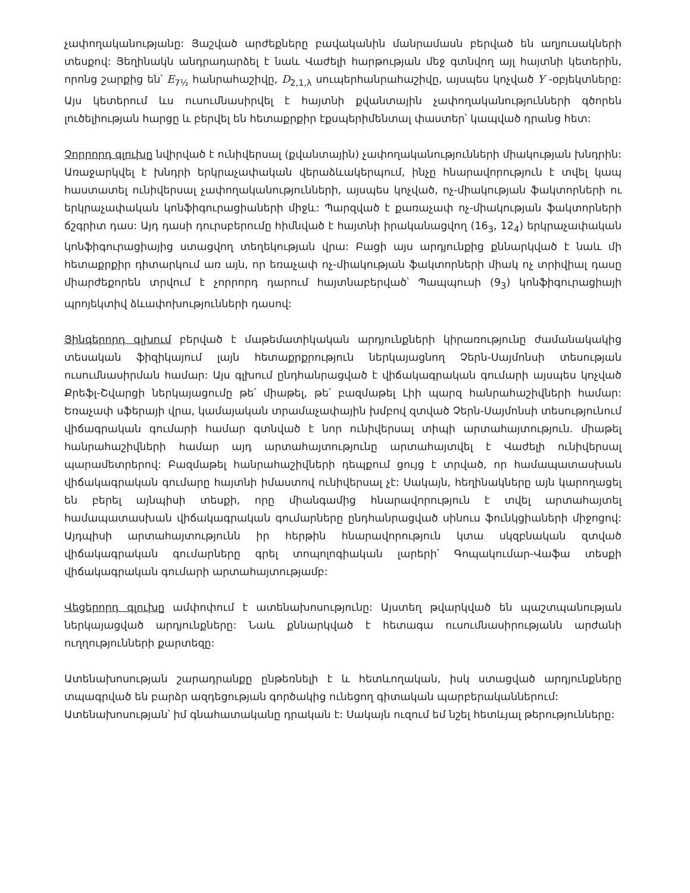չափողականությանը: Յաշված արժեքները բավականին մանրամասն բերված են աղյուսակների տեսքով: Յեղինակն անդրադարձել է նաև Վաժելի հարթության մեջ գտնվող այլ հայտնի կետերին, որոնց շարքից են՝ E<sub>7½</sub> հանրահաշիվը, D<sub>2,1,λ</sub> սուպերհանրահաշիվը, այսպես կոչված Y -օբյեկտները: Այս կետերում ևս ուսումնասիրվել է հայտնի քվանտային չափողականությունների գծորեն լուծելիության հարցը և բերվել են հետաքրքիր էքսպերիմենտալ փաստեր՝ կապված դրանց հետ:
Չորրորդ գլուխը նվիրված է ունիվերսալ (քվանտային) չափողականությունների միակության խնդրին: Առաջարկվել է խնդրի երկրաչափական վերաձևակերպում, ինչը հնարավորություն է տվել կապ հաստատել ունիվերսալ չափողականությունների, այսպես կոչված, ոչ-միակության ֆակտորների ու երկրաչափական կոնֆիգուրացիաների միջև: Պարզված է քառաչափ ոչ-միակության ֆակտորների ճշգրիտ դաս: Այդ դասի դուրսբերումը հիմնված է հայտնի իրականացվող (16<sub>3</sub>, 12<sub>4</sub>) երկրաչափական կոնֆիգուրացիայից ստացվող տեղեկության վրա: Բացի այս արդյունքից քննարկված է նաև մի հետաքրքիր դիտարկում առ այն, որ եռաչափ ոչ-միակության ֆակտորների միակ ոչ տրիվիալ դասը միարժեքորեն տրվում է չորրորդ դարում հայտնաբերված՝ Պապպուսի (9<sub>3</sub>) կոնֆիգուրացիայի պրոյեկտիվ ձևափոխությունների դասով:
Յինգերորդ գլխում բերված է մաթեմատիկական արդյունքների կիրառությունը ժամանակակից տեսական ֆիզիկայում լայն հետաքրքրություն ներկայացնող Չերն-Սայմոնսի տեսության ուսումնասիրման համար: Այս գլխում ընդհանրացված է վիճակագրական գումարի այսպես կոչված Քրեֆլ-Շվարցի ներկայացումը թե՛ միաթել, թե՛ բազմաթել Լիի պարզ հանրահաշիվների համար: Եռաչափ սֆերայի վրա, կամայական տրամաչափային խմբով զտված Չերն-Սայմոնսի տեսությունում վիճագրական գումարի համար գտնված է նոր ունիվերսալ տիպի արտահայտություն. միաթել հանրահաշիվների համար այդ արտահայտությունը արտահայտվել է Վաժելի ունիվերսալ պարամետրերով: Բազմաթել հանրահաշիվների դեպքում ցույց է տրված, որ համապատասխան վիճակագրական գումարը հայտնի իմաստով ունիվերսալ չէ: Սակայն, հեղինակները այն կարողացել են բերել այնպիսի տեսքի, որը միանգամից հնարավորություն է տվել արտահայտել համապատասխան վիճակագրական գումարները ընդհանրացված սինուս ֆունկցիաների միջոցով: Այդպիսի արտահայտությունն իր հերթին հնարավորություն կտա սկզբնական զտված վիճակագրական գումարները գրել տոպոլոգիական լարերի՝ Գոպակումար-Վաֆա տեսքի վիճակագրական գումարի արտահայտությամբ:
Վեցերորդ գլուխը ամփոփում է ատենախոսությունը: Այստեղ թվարկված են պաշտպանության ներկայացված արդյունքները: Նաև քննարկված է հետագա ուսումնասիրությանն արժանի ուղղությունների քարտեզը:
Ատենախոսության շարադրանքը ընթեռնելի է և հետևողական, իսկ ստացված արդյունքները տպագրված են բարձր ազդեցության գործակից ունեցող գիտական պարբերականներում:
Ատենախոսության՝ իմ գնահատականը դրական է: Սակայն ուզում եմ նշել հետևյալ թերությունները: